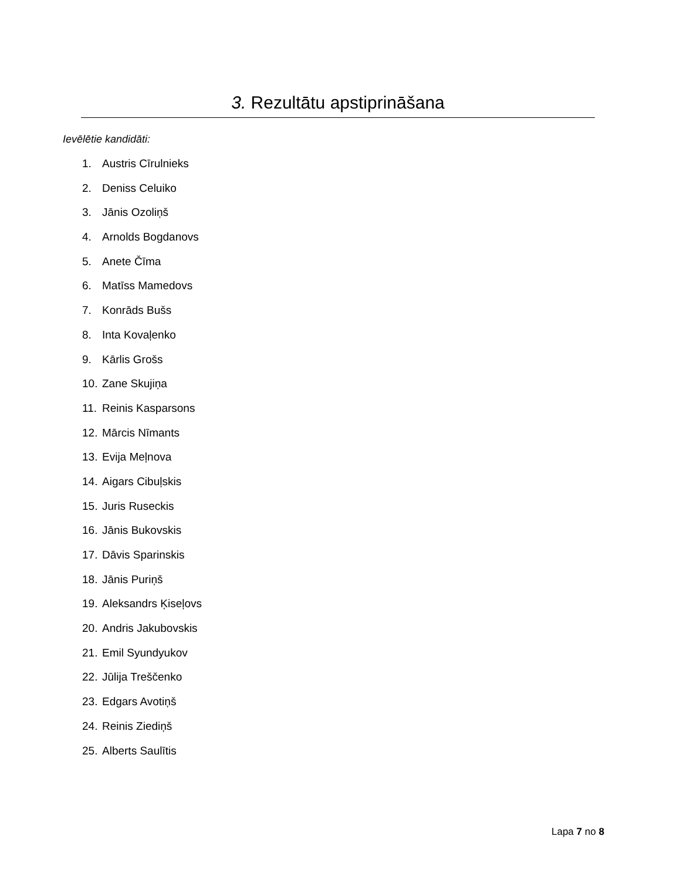3. Rezultātu apstiprināšana
Ievēlētie kandidāti:
1. Austris Cīrulnieks
2. Deniss Celuiko
3. Jānis Ozoliņš
4. Arnolds Bogdanovs
5. Anete Čīma
6. Matīss Mamedovs
7. Konrāds Bušs
8. Inta Kovaļenko
9. Kārlis Grošs
10. Zane Skujiņa
11. Reinis Kasparsons
12. Mārcis Nīmants
13. Evija Meļnova
14. Aigars Cibuļskis
15. Juris Ruseckis
16. Jānis Bukovskis
17. Dāvis Sparinskis
18. Jānis Puriņš
19. Aleksandrs Ķiseļovs
20. Andris Jakubovskis
21. Emil Syundyukov
22. Jūlija Treščenko
23. Edgars Avotiņš
24. Reinis Ziediņš
25. Alberts Saulītis
Lapa 7 no 8